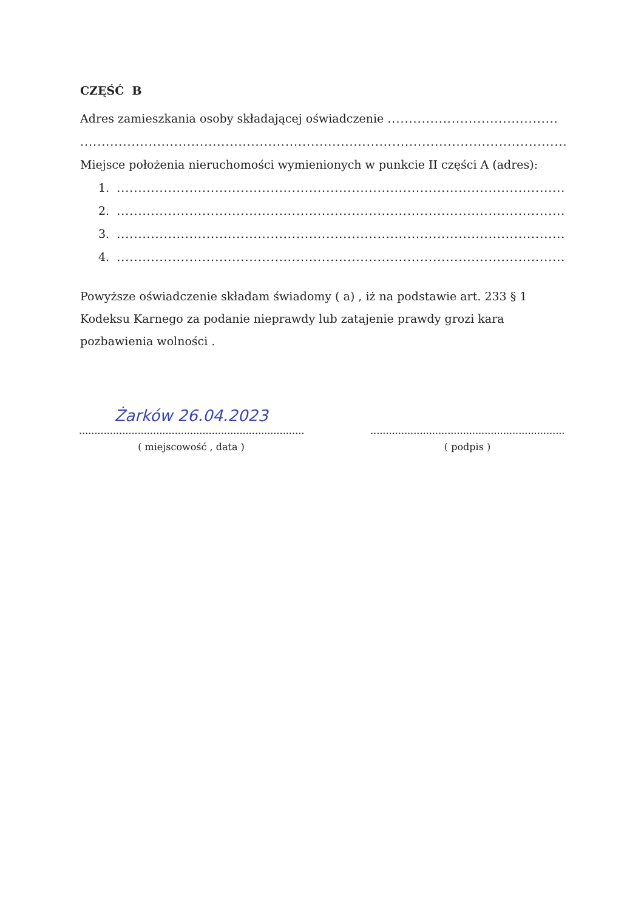CZĘŚĆ B
Adres zamieszkania osoby składającej oświadczenie ........................................
...........................................................................................................................................
Miejsce położenia nieruchomości wymienionych w punkcie II części A (adres):
1. ......................................................................................................................
2. ......................................................................................................................
3. ......................................................................................................................
4. ......................................................................................................................
Powyższe oświadczenie składam świadomy ( a) , iż na podstawie art. 233 § 1 Kodeksu Karnego za podanie nieprawdy lub zatajenie prawdy grozi kara pozbawienia wolności .
Żarków 26.04.2023
..............................................................................
( miejscowość , data )
..................................................................
( podpis )